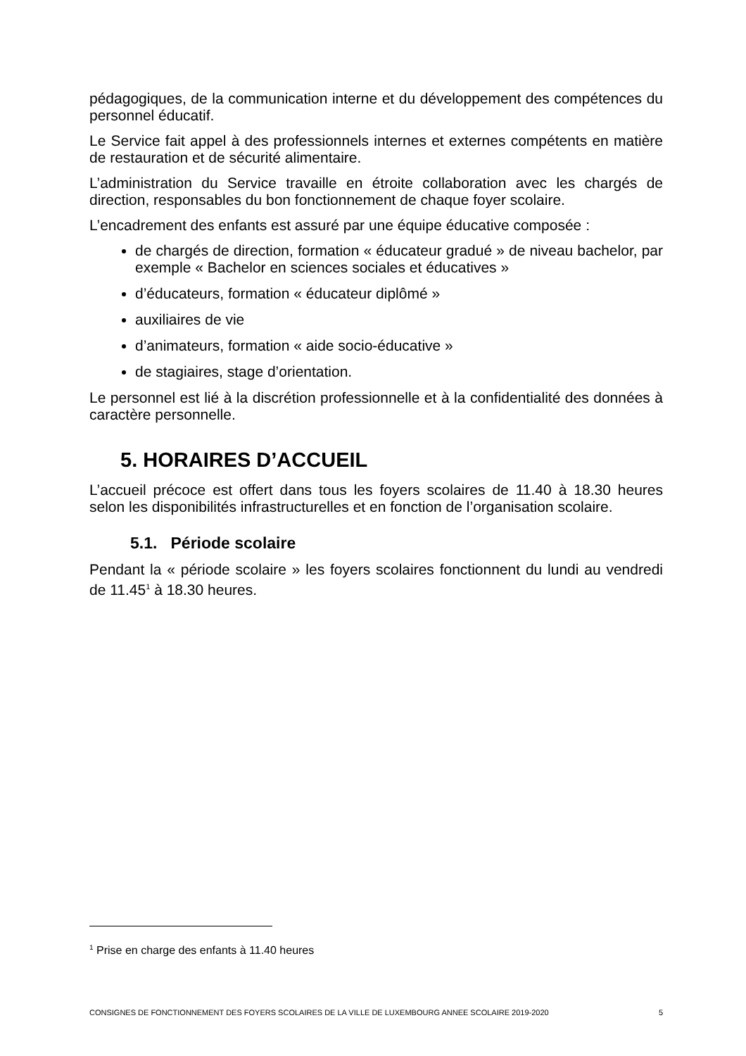pédagogiques, de la communication interne et du développement des compétences du personnel éducatif.
Le Service fait appel à des professionnels internes et externes compétents en matière de restauration et de sécurité alimentaire.
L’administration du Service travaille en étroite collaboration avec les chargés de direction, responsables du bon fonctionnement de chaque foyer scolaire.
L’encadrement des enfants est assuré par une équipe éducative composée :
de chargés de direction, formation « éducateur gradué » de niveau bachelor, par exemple « Bachelor en sciences sociales et éducatives »
d’éducateurs, formation « éducateur diplômé »
auxiliaires de vie
d’animateurs, formation « aide socio-éducative »
de stagiaires, stage d’orientation.
Le personnel est lié à la discrétion professionnelle et à la confidentialité des données à caractère personnelle.
5. HORAIRES D’ACCUEIL
L’accueil précoce est offert dans tous les foyers scolaires de 11.40 à 18.30 heures selon les disponibilités infrastructurelles et en fonction de l’organisation scolaire.
5.1. Période scolaire
Pendant la « période scolaire » les foyers scolaires fonctionnent du lundi au vendredi de 11.45<sup>1</sup> à 18.30 heures.
<sup>1</sup> Prise en charge des enfants à 11.40 heures
CONSIGNES DE FONCTIONNEMENT DES FOYERS SCOLAIRES DE LA VILLE DE LUXEMBOURG ANNEE SCOLAIRE 2019-2020 5